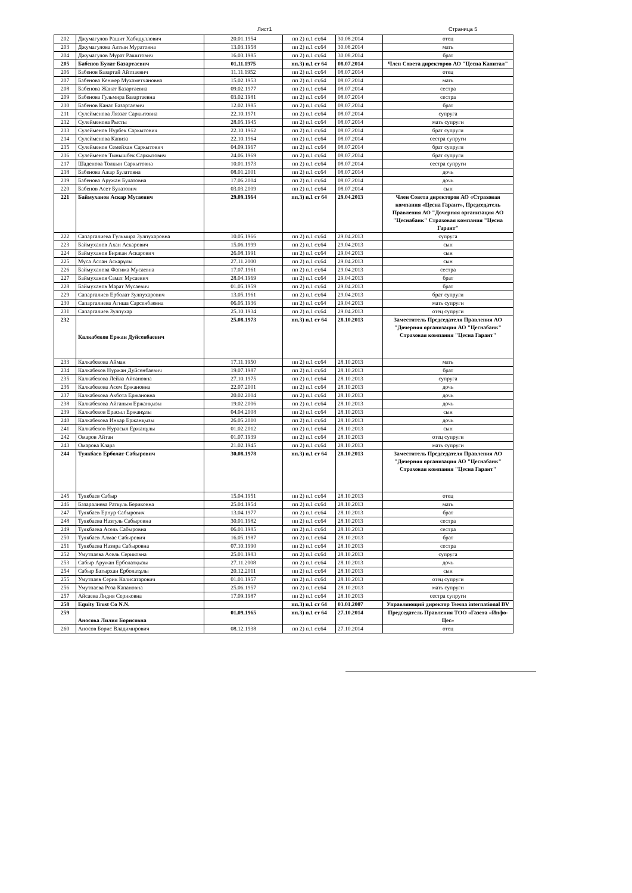Лист1 Страница 5
| 202 | Джумагулов Рашит Хабидуллович | 20.01.1954 | пп 2) п.1 ст.64 | 30.08.2014 | отец |
| 203 | Джумагулова Алтын Муратовна | 13.03.1958 | пп 2) п.1 ст.64 | 30.08.2014 | мать |
| 204 | Джумагулов Мурат Рашитович | 16.03.1985 | пп 2) п.1 ст.64 | 30.08.2014 | брат |
| 205 | Бабенов Булат Базартаевич | 01.11.1975 | пп.3) п.1 ст 64 | 08.07.2014 | Член Совета директоров АО "Цесна Капитал" |
| 206 | Бабенов Базартай Айтпаевич | 11.11.1952 | пп 2) п.1 ст.64 | 08.07.2014 | отец |
| 207 | Бабенова Кенжер Мухаметчановна | 15.02.1953 | пп 2) п.1 ст.64 | 08.07.2014 | мать |
| 208 | Бабенова Жанат Базартаевна | 09.02.1977 | пп 2) п.1 ст.64 | 08.07.2014 | сестра |
| 209 | Бабенова Гульмира Базартаевна | 03.02.1981 | пп 2) п.1 ст.64 | 08.07.2014 | сестра |
| 210 | Бабенов Канат Базартаевич | 12.02.1985 | пп 2) п.1 ст.64 | 08.07.2014 | брат |
| 211 | Сулейменова Ляззат Саркытовна | 22.10.1971 | пп 2) п.1 ст.64 | 08.07.2014 | супруга |
| 212 | Сулейменова Рысты | 28.05.1945 | пп 2) п.1 ст.64 | 08.07.2014 | мать супруги |
| 213 | Сулейменов Нурбек Саркытович | 22.10.1962 | пп 2) п.1 ст.64 | 08.07.2014 | брат супруги |
| 214 | Сулейменова Капиза | 22.10.1964 | пп 2) п.1 ст.64 | 08.07.2014 | сестра супруги |
| 215 | Сулейменов Семейхан Саркытович | 04.09.1967 | пп 2) п.1 ст.64 | 08.07.2014 | брат супруги |
| 216 | Сулейменов Тынышбек Саркытович | 24.06.1969 | пп 2) п.1 ст.64 | 08.07.2014 | брат супруги |
| 217 | Шаденова Толкын Саркытовна | 10.01.1973 | пп 2) п.1 ст.64 | 08.07.2014 | сестра супруги |
| 218 | Бабенова Ажар Булатовна | 08.01.2001 | пп 2) п.1 ст.64 | 08.07.2014 | дочь |
| 219 | Бабенова Аружан Булатовна | 17.06.2004 | пп 2) п.1 ст.64 | 08.07.2014 | дочь |
| 220 | Бабенов Асет Булатович | 03.03.2009 | пп 2) п.1 ст.64 | 08.07.2014 | сын |
| 221 | Баймуханов Аскар Мусаевич | 29.09.1964 | пп.3) п.1 ст 64 | 29.04.2013 | Член Совета директоров АО «Страховая компания «Цесна Гарант», Председатель Правления АО "Дочерняя организация АО "Цеснабанк" Страховая компания "Цесна Гарант" |
| 222 | Сапаргалиева Гульмира Зулпухаровна | 10.05.1966 | пп 2) п.1 ст.64 | 29.04.2013 | супруга |
| 223 | Баймуханов Ахан Аскарович | 15.06.1999 | пп 2) п.1 ст.64 | 29.04.2013 | сын |
| 224 | Баймуханов Биржан Аскарович | 26.08.1991 | пп 2) п.1 ст.64 | 29.04.2013 | сын |
| 225 | Муса Аслан Аскарұлы | 27.11.2000 | пп 2) п.1 ст.64 | 29.04.2013 | сын |
| 226 | Баймуханова Фатима Мусаевна | 17.07.1961 | пп 2) п.1 ст.64 | 29.04.2013 | сестра |
| 227 | Баймуханов Самат Мусаевич | 28.04.1969 | пп 2) п.1 ст.64 | 29.04.2013 | брат |
| 228 | Баймуханов Марат Мусаевич | 01.05.1959 | пп 2) п.1 ст.64 | 29.04.2013 | брат |
| 229 | Сапаргалиев Ерболат Зулпухарович | 13.05.1961 | пп 2) п.1 ст.64 | 29.04.2013 | брат супруги |
| 230 | Сапаргалиева Агиша Сарсенбаевна | 06.05.1936 | пп 2) п.1 ст.64 | 29.04.2013 | мать супруги |
| 231 | Сапаргалиев Зулпухар | 25.10.1934 | пп 2) п.1 ст.64 | 29.04.2013 | отец супруги |
| 232 | Калкабеков Ержан Дуйсенбаевич | 25.08.1973 | пп.3) п.1 ст 64 | 28.10.2013 | Заместитель Председателя Правления АО "Дочерняя организация АО "Цеснабанк" Страховая компания "Цесна Гарант" |
| 233 | Калкабекова Айман | 17.11.1950 | пп 2) п.1 ст.64 | 28.10.2013 | мать |
| 234 | Калкабеков Нуржан Дуйсенбаевич | 19.07.1987 | пп 2) п.1 ст.64 | 28.10.2013 | брат |
| 235 | Калкабекова Лейла Айтановна | 27.10.1975 | пп 2) п.1 ст.64 | 28.10.2013 | супруга |
| 236 | Калкабекова Асем Ержановна | 22.07.2001 | пп 2) п.1 ст.64 | 28.10.2013 | дочь |
| 237 | Калкабекова Акбота Ержановна | 20.02.2004 | пп 2) п.1 ст.64 | 28.10.2013 | дочь |
| 238 | Калкабекова Айганым Ержанқызы | 19.02.2006 | пп 2) п.1 ст.64 | 28.10.2013 | дочь |
| 239 | Калкабеков Ерасыл Ержанұлы | 04.04.2008 | пп 2) п.1 ст.64 | 28.10.2013 | сын |
| 240 | Калкабекова Инкар Ержанқызы | 26.05.2010 | пп 2) п.1 ст.64 | 28.10.2013 | дочь |
| 241 | Калкабеков Нурасыл Ержанұлы | 01.02.2012 | пп 2) п.1 ст.64 | 28.10.2013 | сын |
| 242 | Омаров Айтан | 01.07.1939 | пп 2) п.1 ст.64 | 28.10.2013 | отец супруги |
| 243 | Омарова Клара | 21.02.1945 | пп 2) п.1 ст.64 | 28.10.2013 | мать супруги |
| 244 | Туякбаев Ерболат Сабырович | 30.08.1978 | пп.3) п.1 ст 64 | 28.10.2013 | Заместитель Председателя Правления АО "Дочерняя организация АО "Цеснабанк" Страховая компания "Цесна Гарант" |
| 245 | Туякбаев Сабыр | 15.04.1951 | пп 2) п.1 ст.64 | 28.10.2013 | отец |
| 246 | Базаралиева Раткуль Бериковна | 25.04.1954 | пп 2) п.1 ст.64 | 28.10.2013 | мать |
| 247 | Туякбаев Ернур Сабырович | 13.04.1977 | пп 2) п.1 ст.64 | 28.10.2013 | брат |
| 248 | Туякбаева Назгуль Сабыровна | 30.01.1982 | пп 2) п.1 ст.64 | 28.10.2013 | сестра |
| 249 | Туякбаева Асель Сабыровна | 06.01.1985 | пп 2) п.1 ст.64 | 28.10.2013 | сестра |
| 250 | Туякбаев Алмас Сабырович | 16.05.1987 | пп 2) п.1 ст.64 | 28.10.2013 | брат |
| 251 | Туякбаева Назира Сабыровна | 07.10.1990 | пп 2) п.1 ст.64 | 28.10.2013 | сестра |
| 252 | Умутпаева Асель Сериковна | 25.01.1983 | пп 2) п.1 ст.64 | 28.10.2013 | супруга |
| 253 | Сабыр Аружан Ерболатқызы | 27.11.2008 | пп 2) п.1 ст.64 | 28.10.2013 | дочь |
| 254 | Сабыр Батырхан Ерболатұлы | 20.12.2011 | пп 2) п.1 ст.64 | 28.10.2013 | сын |
| 255 | Умутпаев Серик Калисатарович | 01.01.1957 | пп 2) п.1 ст.64 | 28.10.2013 | отец супруги |
| 256 | Умутпаева Роза Капановна | 25.06.1957 | пп 2) п.1 ст.64 | 28.10.2013 | мать супруги |
| 257 | Айсаева Лидия Сериковна | 17.09.1987 | пп 2) п.1 ст.64 | 28.10.2013 | сестра супруги |
| 258 | Equity Trust Co N.N. | | пп.3) п.1 ст 64 | 03.01.2007 | Управляющий директор Tsesna international BV |
| 259 | Аносова Лилия Борисовна | 01.09.1965 | пп.3) п.1 ст 64 | 27.10.2014 | Председатель Правления ТОО «Газета «Инфо-Цес» |
| 260 | Аносов Борис Владимирович | 08.12.1938 | пп 2) п.1 ст.64 | 27.10.2014 | отец |